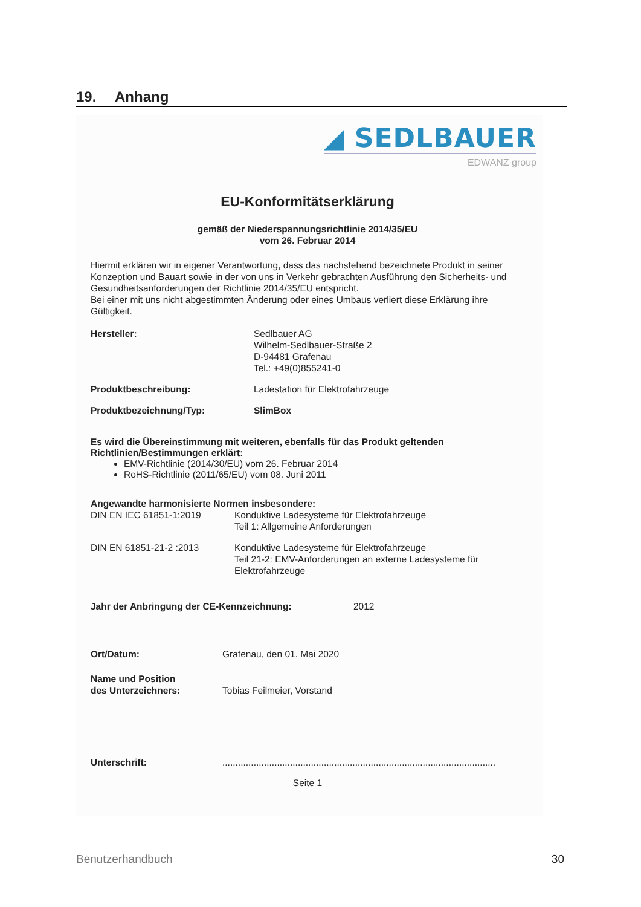19. Anhang
◢ SEDLBAUER
EDWANZ group
EU-Konformitätserklärung
gemäß der Niederspannungsrichtlinie 2014/35/EU
vom 26. Februar 2014
Hiermit erklären wir in eigener Verantwortung, dass das nachstehend bezeichnete Produkt in seiner Konzeption und Bauart sowie in der von uns in Verkehr gebrachten Ausführung den Sicherheits- und Gesundheitsanforderungen der Richtlinie 2014/35/EU entspricht.
Bei einer mit uns nicht abgestimmten Änderung oder eines Umbaus verliert diese Erklärung ihre Gültigkeit.
Hersteller: Sedlbauer AG
Wilhelm-Sedlbauer-Straße 2
D-94481 Grafenau
Tel.: +49(0)855241-0
Produktbeschreibung: Ladestation für Elektrofahrzeuge
Produktbezeichnung/Typ: SlimBox
Es wird die Übereinstimmung mit weiteren, ebenfalls für das Produkt geltenden Richtlinien/Bestimmungen erklärt:
EMV-Richtlinie (2014/30/EU) vom 26. Februar 2014
RoHS-Richtlinie (2011/65/EU) vom 08. Juni 2011
Angewandte harmonisierte Normen insbesondere:
DIN EN IEC 61851-1:2019 Konduktive Ladesysteme für Elektrofahrzeuge
Teil 1: Allgemeine Anforderungen
DIN EN 61851-21-2 :2013 Konduktive Ladesysteme für Elektrofahrzeuge
Teil 21-2: EMV-Anforderungen an externe Ladesysteme für Elektrofahrzeuge
Jahr der Anbringung der CE-Kennzeichnung: 2012
Ort/Datum: Grafenau, den 01. Mai 2020
Name und Position
des Unterzeichners:
Tobias Feilmeier, Vorstand
Unterschrift: .........................................................................................................
Seite 1
Benutzerhandbuch 30